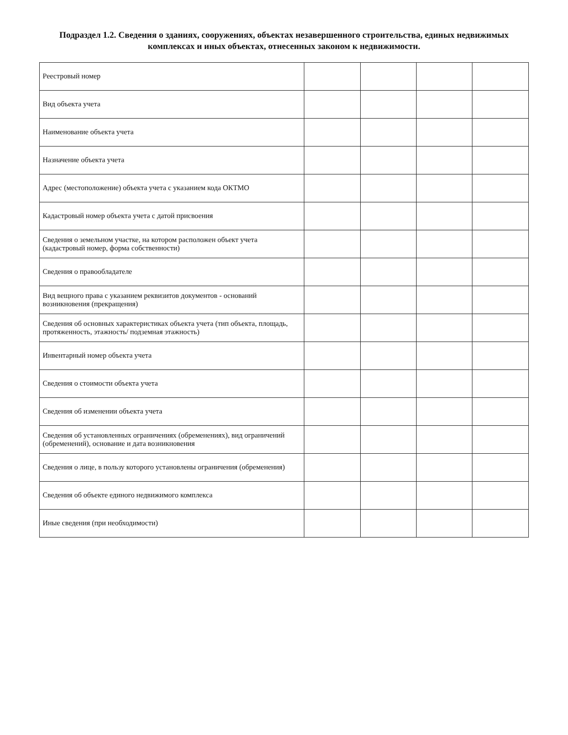Подраздел 1.2. Сведения о зданиях, сооружениях, объектах незавершенного строительства, единых недвижимых комплексах и иных объектах, отнесенных законом к недвижимости.
| Реестровый номер | | | | |
| Вид объекта учета | | | | |
| Наименование объекта учета | | | | |
| Назначение объекта учета | | | | |
| Адрес (местоположение) объекта учета с указанием кода ОКТМО | | | | |
| Кадастровый номер объекта учета с датой присвоения | | | | |
| Сведения о земельном участке, на котором расположен объект учета (кадастровый номер, форма собственности) | | | | |
| Сведения о правообладателе | | | | |
| Вид вещного права с указанием реквизитов документов - оснований возникновения (прекращения) | | | | |
| Сведения об основных характеристиках объекта учета (тип объекта, площадь, протяженность, этажность/ подземная этажность) | | | | |
| Инвентарный номер объекта учета | | | | |
| Сведения о стоимости объекта учета | | | | |
| Сведения об изменении объекта учета | | | | |
| Сведения об установленных ограничениях (обременениях), вид ограничений (обременений), основание и дата возникновения | | | | |
| Сведения о лице, в пользу которого установлены ограничения (обременения) | | | | |
| Сведения об объекте единого недвижимого комплекса | | | | |
| Иные сведения (при необходимости) | | | | |